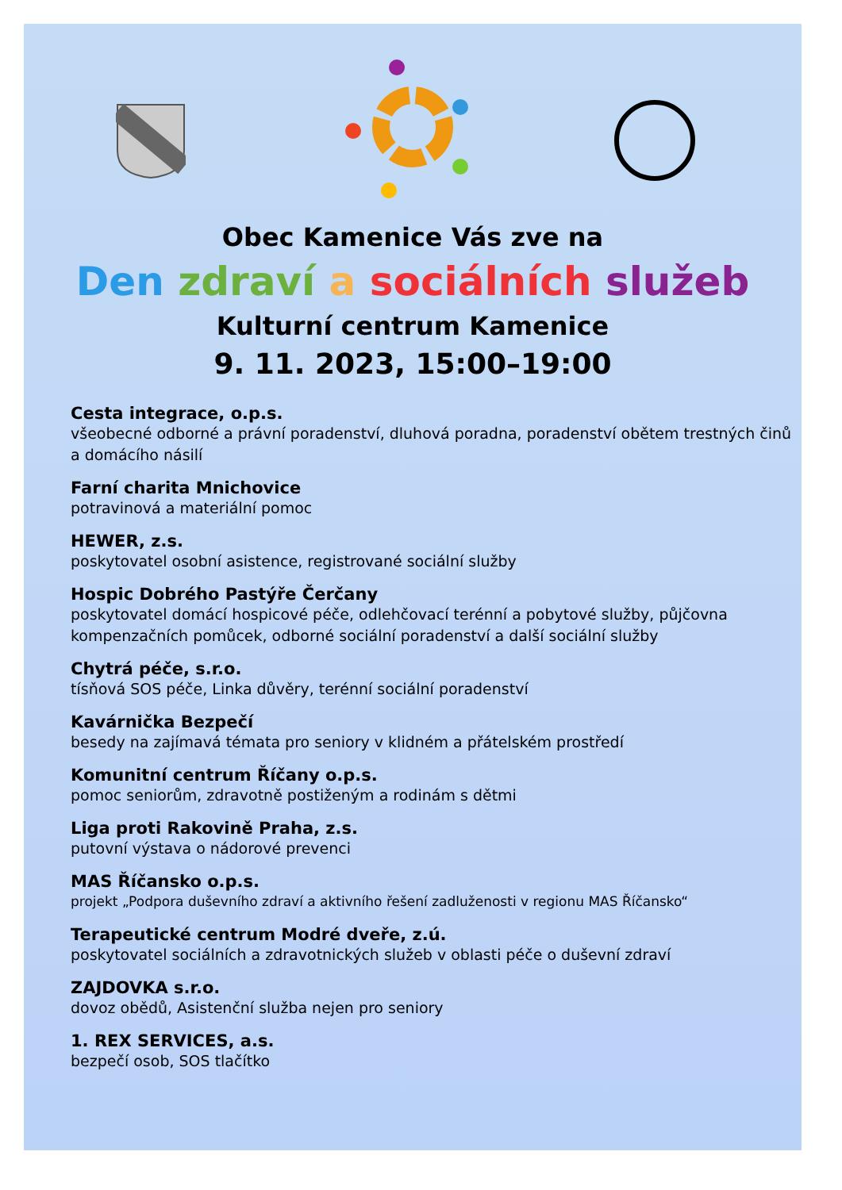Obec Kamenice Vás zve na
Den zdraví a sociálních služeb
Kulturní centrum Kamenice
9. 11. 2023, 15:00–19:00
Cesta integrace, o.p.s.
všeobecné odborné a právní poradenství, dluhová poradna, poradenství obětem trestných činů a domácího násilí
Farní charita Mnichovice
potravinová a materiální pomoc
HEWER, z.s.
poskytovatel osobní asistence, registrované sociální služby
Hospic Dobrého Pastýře Čerčany
poskytovatel domácí hospicové péče, odlehčovací terénní a pobytové služby, půjčovna kompenzačních pomůcek, odborné sociální poradenství a další sociální služby
Chytrá péče, s.r.o.
tísňová SOS péče, Linka důvěry, terénní sociální poradenství
Kavárnička Bezpečí
besedy na zajímavá témata pro seniory v klidném a přátelském prostředí
Komunitní centrum Říčany o.p.s.
pomoc seniorům, zdravotně postiženým a rodinám s dětmi
Liga proti Rakovině Praha, z.s.
putovní výstava o nádorové prevenci
MAS Říčansko o.p.s.
projekt „Podpora duševního zdraví a aktivního řešení zadluženosti v regionu MAS Říčansko“
Terapeutické centrum Modré dveře, z.ú.
poskytovatel sociálních a zdravotnických služeb v oblasti péče o duševní zdraví
ZAJDOVKA s.r.o.
dovoz obědů, Asistenční služba nejen pro seniory
1. REX SERVICES, a.s.
bezpečí osob, SOS tlačítko